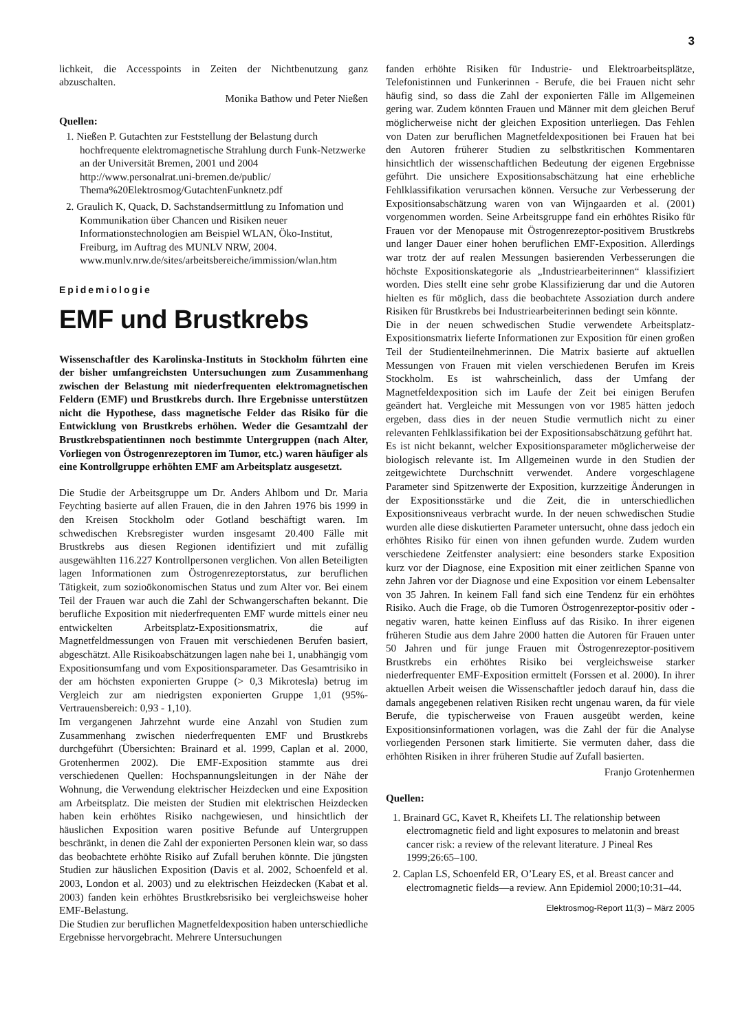3
lichkeit, die Accesspoints in Zeiten der Nichtbenutzung ganz abzuschalten.
Monika Bathow und Peter Nießen
Quellen:
1. Nießen P. Gutachten zur Feststellung der Belastung durch hochfrequente elektromagnetische Strahlung durch Funk-Netzwerke an der Universität Bremen, 2001 und 2004 http://www.personalrat.uni-bremen.de/public/ Thema%20Elektrosmog/GutachtenFunknetz.pdf
2. Graulich K, Quack, D. Sachstandsermittlung zu Infomation und Kommunikation über Chancen und Risiken neuer Informationstechnologien am Beispiel WLAN, Öko-Institut, Freiburg, im Auftrag des MUNLV NRW, 2004. www.munlv.nrw.de/sites/arbeitsbereiche/immission/wlan.htm
Epidemiologie
EMF und Brustkrebs
Wissenschaftler des Karolinska-Instituts in Stockholm führten eine der bisher umfangreichsten Untersuchungen zum Zusammenhang zwischen der Belastung mit niederfrequenten elektromagnetischen Feldern (EMF) und Brustkrebs durch. Ihre Ergebnisse unterstützen nicht die Hypothese, dass magnetische Felder das Risiko für die Entwicklung von Brustkrebs erhöhen. Weder die Gesamtzahl der Brustkrebspatientinnen noch bestimmte Untergruppen (nach Alter, Vorliegen von Östrogenrezeptoren im Tumor, etc.) waren häufiger als eine Kontrollgruppe erhöhten EMF am Arbeitsplatz ausgesetzt.
Die Studie der Arbeitsgruppe um Dr. Anders Ahlbom und Dr. Maria Feychting basierte auf allen Frauen, die in den Jahren 1976 bis 1999 in den Kreisen Stockholm oder Gotland beschäftigt waren. Im schwedischen Krebsregister wurden insgesamt 20.400 Fälle mit Brustkrebs aus diesen Regionen identifiziert und mit zufällig ausgewählten 116.227 Kontrollpersonen verglichen. Von allen Beteiligten lagen Informationen zum Östrogenrezeptorstatus, zur beruflichen Tätigkeit, zum sozioökonomischen Status und zum Alter vor. Bei einem Teil der Frauen war auch die Zahl der Schwangerschaften bekannt. Die berufliche Exposition mit niederfrequenten EMF wurde mittels einer neu entwickelten Arbeitsplatz-Expositionsmatrix, die auf Magnetfeldmessungen von Frauen mit verschiedenen Berufen basiert, abgeschätzt. Alle Risikoabschätzungen lagen nahe bei 1, unabhängig vom Expositionsumfang und vom Expositionsparameter. Das Gesamtrisiko in der am höchsten exponierten Gruppe (> 0,3 Mikrotesla) betrug im Vergleich zur am niedrigsten exponierten Gruppe 1,01 (95%-Vertrauensbereich: 0,93 - 1,10).
Im vergangenen Jahrzehnt wurde eine Anzahl von Studien zum Zusammenhang zwischen niederfrequenten EMF und Brustkrebs durchgeführt (Übersichten: Brainard et al. 1999, Caplan et al. 2000, Grotenhermen 2002). Die EMF-Exposition stammte aus drei verschiedenen Quellen: Hochspannungsleitungen in der Nähe der Wohnung, die Verwendung elektrischer Heizdecken und eine Exposition am Arbeitsplatz. Die meisten der Studien mit elektrischen Heizdecken haben kein erhöhtes Risiko nachgewiesen, und hinsichtlich der häuslichen Exposition waren positive Befunde auf Untergruppen beschränkt, in denen die Zahl der exponierten Personen klein war, so dass das beobachtete erhöhte Risiko auf Zufall beruhen könnte. Die jüngsten Studien zur häuslichen Exposition (Davis et al. 2002, Schoenfeld et al. 2003, London et al. 2003) und zu elektrischen Heizdecken (Kabat et al. 2003) fanden kein erhöhtes Brustkrebsrisiko bei vergleichsweise hoher EMF-Belastung.
Die Studien zur beruflichen Magnetfeldexposition haben unterschiedliche Ergebnisse hervorgebracht. Mehrere Untersuchungen
fanden erhöhte Risiken für Industrie- und Elektroarbeitsplätze, Telefonistinnen und Funkerinnen - Berufe, die bei Frauen nicht sehr häufig sind, so dass die Zahl der exponierten Fälle im Allgemeinen gering war. Zudem könnten Frauen und Männer mit dem gleichen Beruf möglicherweise nicht der gleichen Exposition unterliegen. Das Fehlen von Daten zur beruflichen Magnetfeldexpositionen bei Frauen hat bei den Autoren früherer Studien zu selbstkritischen Kommentaren hinsichtlich der wissenschaftlichen Bedeutung der eigenen Ergebnisse geführt. Die unsichere Expositionsabschätzung hat eine erhebliche Fehlklassifikation verursachen können. Versuche zur Verbesserung der Expositionsabschätzung waren von van Wijngaarden et al. (2001) vorgenommen worden. Seine Arbeitsgruppe fand ein erhöhtes Risiko für Frauen vor der Menopause mit Östrogenrezeptor-positivem Brustkrebs und langer Dauer einer hohen beruflichen EMF-Exposition. Allerdings war trotz der auf realen Messungen basierenden Verbesserungen die höchste Expositionskategorie als „Industriearbeiterinnen“ klassifiziert worden. Dies stellt eine sehr grobe Klassifizierung dar und die Autoren hielten es für möglich, dass die beobachtete Assoziation durch andere Risiken für Brustkrebs bei Industriearbeiterinnen bedingt sein könnte.
Die in der neuen schwedischen Studie verwendete Arbeitsplatz-Expositionsmatrix lieferte Informationen zur Exposition für einen großen Teil der Studienteilnehmerinnen. Die Matrix basierte auf aktuellen Messungen von Frauen mit vielen verschiedenen Berufen im Kreis Stockholm. Es ist wahrscheinlich, dass der Umfang der Magnetfeldexposition sich im Laufe der Zeit bei einigen Berufen geändert hat. Vergleiche mit Messungen von vor 1985 hätten jedoch ergeben, dass dies in der neuen Studie vermutlich nicht zu einer relevanten Fehlklassifikation bei der Expositionsabschätzung geführt hat.
Es ist nicht bekannt, welcher Expositionsparameter möglicherweise der biologisch relevante ist. Im Allgemeinen wurde in den Studien der zeitgewichtete Durchschnitt verwendet. Andere vorgeschlagene Parameter sind Spitzenwerte der Exposition, kurzzeitige Änderungen in der Expositionsstärke und die Zeit, die in unterschiedlichen Expositionsniveaus verbracht wurde. In der neuen schwedischen Studie wurden alle diese diskutierten Parameter untersucht, ohne dass jedoch ein erhöhtes Risiko für einen von ihnen gefunden wurde. Zudem wurden verschiedene Zeitfenster analysiert: eine besonders starke Exposition kurz vor der Diagnose, eine Exposition mit einer zeitlichen Spanne von zehn Jahren vor der Diagnose und eine Exposition vor einem Lebensalter von 35 Jahren. In keinem Fall fand sich eine Tendenz für ein erhöhtes Risiko. Auch die Frage, ob die Tumoren Östrogenrezeptor-positiv oder -negativ waren, hatte keinen Einfluss auf das Risiko. In ihrer eigenen früheren Studie aus dem Jahre 2000 hatten die Autoren für Frauen unter 50 Jahren und für junge Frauen mit Östrogenrezeptor-positivem Brustkrebs ein erhöhtes Risiko bei vergleichsweise starker niederfrequenter EMF-Exposition ermittelt (Forssen et al. 2000). In ihrer aktuellen Arbeit weisen die Wissenschaftler jedoch darauf hin, dass die damals angegebenen relativen Risiken recht ungenau waren, da für viele Berufe, die typischerweise von Frauen ausgeübt werden, keine Expositionsinformationen vorlagen, was die Zahl der für die Analyse vorliegenden Personen stark limitierte. Sie vermuten daher, dass die erhöhten Risiken in ihrer früheren Studie auf Zufall basierten.
Franjo Grotenhermen
Quellen:
1. Brainard GC, Kavet R, Kheifets LI. The relationship between electromagnetic field and light exposures to melatonin and breast cancer risk: a review of the relevant literature. J Pineal Res 1999;26:65–100.
2. Caplan LS, Schoenfeld ER, O’Leary ES, et al. Breast cancer and electromagnetic fields—a review. Ann Epidemiol 2000;10:31–44.
Elektrosmog-Report 11(3) – März 2005